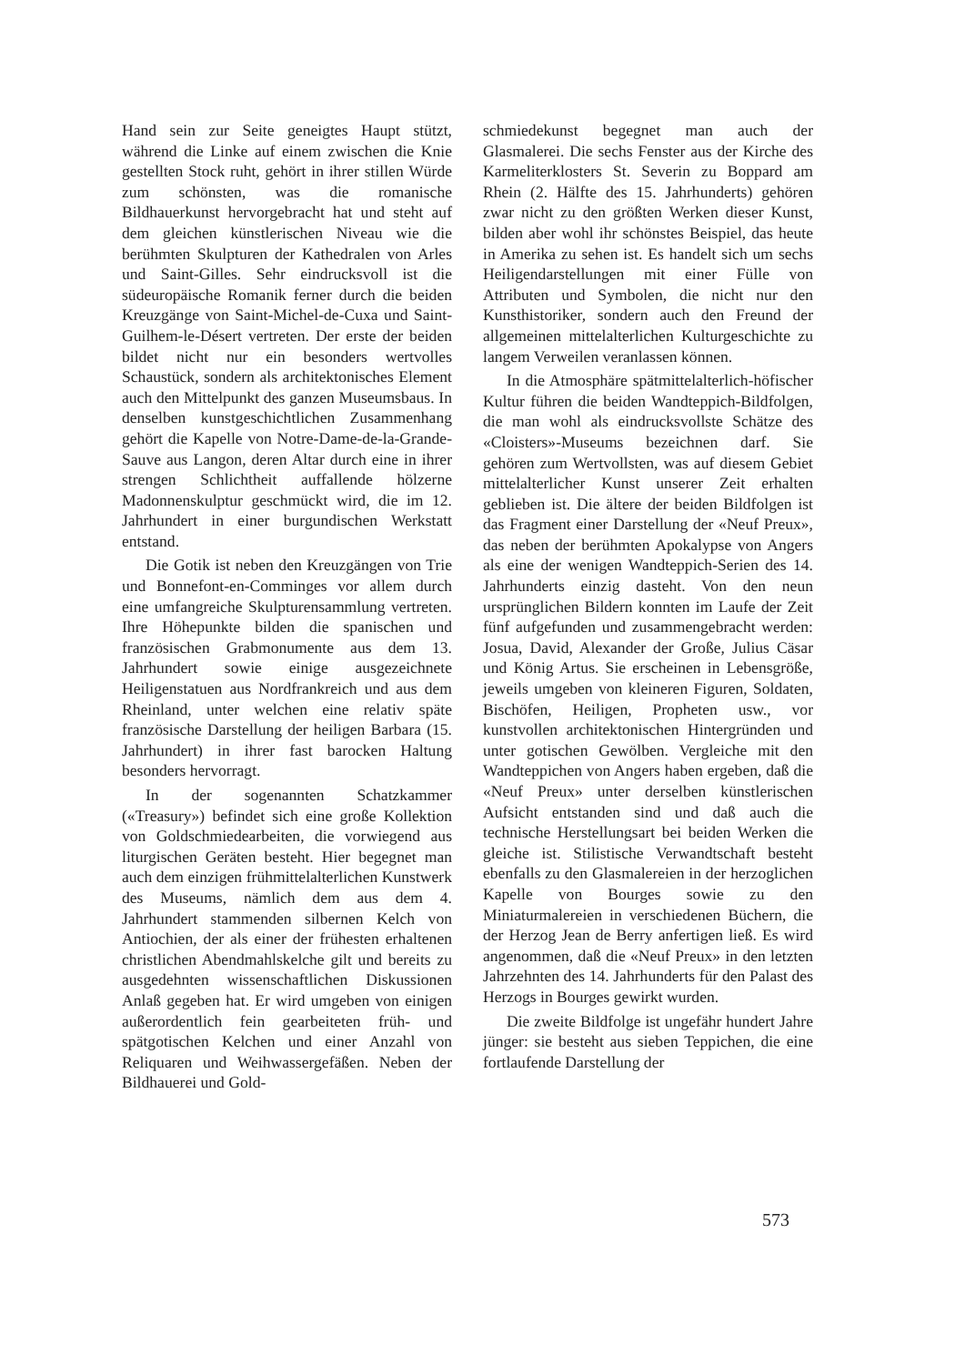Hand sein zur Seite geneigtes Haupt stützt, während die Linke auf einem zwischen die Knie gestellten Stock ruht, gehört in ihrer stillen Würde zum schönsten, was die romanische Bildhauerkunst hervorgebracht hat und steht auf dem gleichen künstlerischen Niveau wie die berühmten Skulpturen der Kathedralen von Arles und Saint-Gilles. Sehr eindrucksvoll ist die südeuropäische Romanik ferner durch die beiden Kreuzgänge von Saint-Michel-de-Cuxa und Saint-Guilhem-le-Désert vertreten. Der erste der beiden bildet nicht nur ein besonders wertvolles Schaustück, sondern als architektonisches Element auch den Mittelpunkt des ganzen Museumsbaus. In denselben kunstgeschichtlichen Zusammenhang gehört die Kapelle von Notre-Dame-de-la-Grande-Sauve aus Langon, deren Altar durch eine in ihrer strengen Schlichtheit auffallende hölzerne Madonnenskulptur geschmückt wird, die im 12. Jahrhundert in einer burgundischen Werkstatt entstand.
Die Gotik ist neben den Kreuzgängen von Trie und Bonnefont-en-Comminges vor allem durch eine umfangreiche Skulpturensammlung vertreten. Ihre Höhepunkte bilden die spanischen und französischen Grabmonumente aus dem 13. Jahrhundert sowie einige ausgezeichnete Heiligenstatuen aus Nordfrankreich und aus dem Rheinland, unter welchen eine relativ späte französische Darstellung der heiligen Barbara (15. Jahrhundert) in ihrer fast barocken Haltung besonders hervorragt.
In der sogenannten Schatzkammer («Treasury») befindet sich eine große Kollektion von Goldschmiedearbeiten, die vorwiegend aus liturgischen Geräten besteht. Hier begegnet man auch dem einzigen frühmittelalterlichen Kunstwerk des Museums, nämlich dem aus dem 4. Jahrhundert stammenden silbernen Kelch von Antiochien, der als einer der frühesten erhaltenen christlichen Abendmahlskelche gilt und bereits zu ausgedehnten wissenschaftlichen Diskussionen Anlaß gegeben hat. Er wird umgeben von einigen außerordentlich fein gearbeiteten früh- und spätgotischen Kelchen und einer Anzahl von Reliquaren und Weihwassergefäßen. Neben der Bildhauerei und Gold-
schmiedekunst begegnet man auch der Glasmalerei. Die sechs Fenster aus der Kirche des Karmeliterklosters St. Severin zu Boppard am Rhein (2. Hälfte des 15. Jahrhunderts) gehören zwar nicht zu den größten Werken dieser Kunst, bilden aber wohl ihr schönstes Beispiel, das heute in Amerika zu sehen ist. Es handelt sich um sechs Heiligendarstellungen mit einer Fülle von Attributen und Symbolen, die nicht nur den Kunsthistoriker, sondern auch den Freund der allgemeinen mittelalterlichen Kulturgeschichte zu langem Verweilen veranlassen können.
In die Atmosphäre spätmittelalterlich-höfischer Kultur führen die beiden Wandteppich-Bildfolgen, die man wohl als eindrucksvollste Schätze des «Cloisters»-Museums bezeichnen darf. Sie gehören zum Wertvollsten, was auf diesem Gebiet mittelalterlicher Kunst unserer Zeit erhalten geblieben ist. Die ältere der beiden Bildfolgen ist das Fragment einer Darstellung der «Neuf Preux», das neben der berühmten Apokalypse von Angers als eine der wenigen Wandteppich-Serien des 14. Jahrhunderts einzig dasteht. Von den neun ursprünglichen Bildern konnten im Laufe der Zeit fünf aufgefunden und zusammengebracht werden: Josua, David, Alexander der Große, Julius Cäsar und König Artus. Sie erscheinen in Lebensgröße, jeweils umgeben von kleineren Figuren, Soldaten, Bischöfen, Heiligen, Propheten usw., vor kunstvollen architektonischen Hintergründen und unter gotischen Gewölben. Vergleiche mit den Wandteppichen von Angers haben ergeben, daß die «Neuf Preux» unter derselben künstlerischen Aufsicht entstanden sind und daß auch die technische Herstellungsart bei beiden Werken die gleiche ist. Stilistische Verwandtschaft besteht ebenfalls zu den Glasmalereien in der herzoglichen Kapelle von Bourges sowie zu den Miniaturmalereien in verschiedenen Büchern, die der Herzog Jean de Berry anfertigen ließ. Es wird angenommen, daß die «Neuf Preux» in den letzten Jahrzehnten des 14. Jahrhunderts für den Palast des Herzogs in Bourges gewirkt wurden.
Die zweite Bildfolge ist ungefähr hundert Jahre jünger: sie besteht aus sieben Teppichen, die eine fortlaufende Darstellung der
573